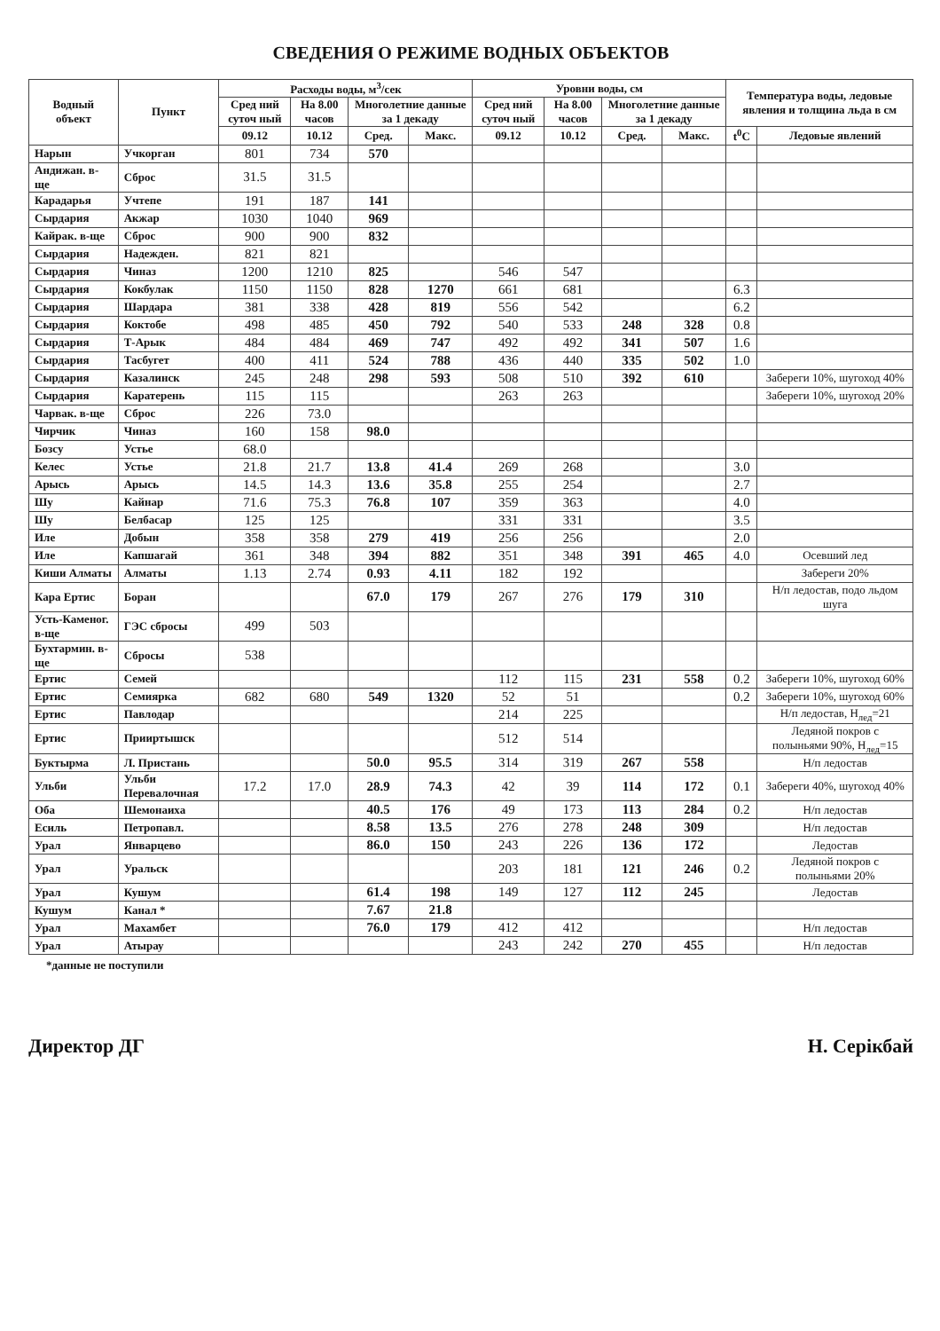СВЕДЕНИЯ О РЕЖИМЕ ВОДНЫХ ОБЪЕКТОВ
| Водный объект | Пункт | Расходы воды, м<sup>3</sup>/сек | | | | Уровни воды, см | | | | Температура воды, ледовые явления и толщина льда в см | |
| --- | --- | --- | --- | --- | --- | --- | --- | --- | --- | --- | --- |
| | | Сред ний суточ ный | На 8.00 часов | Многолетние данные за 1 декаду | | Сред ний суточ ный | На 8.00 часов | Многолетние данные за 1 декаду | | | |
| | | 09.12 | 10.12 | Сред. | Макс. | 09.12 | 10.12 | Сред. | Макс. | t<sup>0</sup>C | Ледовые явлений |
| Нарын | Учкорган | 801 | 734 | 570 | | | | | | | |
| Андижан. в-ще | Сброс | 31.5 | 31.5 | | | | | | | | |
| Карадарья | Учтепе | 191 | 187 | 141 | | | | | | | |
| Сырдария | Акжар | 1030 | 1040 | 969 | | | | | | | |
| Кайрак. в-ще | Сброс | 900 | 900 | 832 | | | | | | | |
| Сырдария | Надежден. | 821 | 821 | | | | | | | | |
| Сырдария | Чиназ | 1200 | 1210 | 825 | | 546 | 547 | | | | |
| Сырдария | Кокбулак | 1150 | 1150 | 828 | 1270 | 661 | 681 | | | 6.3 | |
| Сырдария | Шардара | 381 | 338 | 428 | 819 | 556 | 542 | | | 6.2 | |
| Сырдария | Коктобе | 498 | 485 | 450 | 792 | 540 | 533 | 248 | 328 | 0.8 | |
| Сырдария | Т-Арык | 484 | 484 | 469 | 747 | 492 | 492 | 341 | 507 | 1.6 | |
| Сырдария | Тасбугет | 400 | 411 | 524 | 788 | 436 | 440 | 335 | 502 | 1.0 | |
| Сырдария | Казалинск | 245 | 248 | 298 | 593 | 508 | 510 | 392 | 610 | | Забереги 10%, шугоход 40% |
| Сырдария | Каратерень | 115 | 115 | | | 263 | 263 | | | | Забереги 10%, шугоход 20% |
| Чарвак. в-ще | Сброс | 226 | 73.0 | | | | | | | | |
| Чирчик | Чиназ | 160 | 158 | 98.0 | | | | | | | |
| Бозсу | Устье | 68.0 | | | | | | | | | |
| Келес | Устье | 21.8 | 21.7 | 13.8 | 41.4 | 269 | 268 | | | 3.0 | |
| Арысь | Арысь | 14.5 | 14.3 | 13.6 | 35.8 | 255 | 254 | | | 2.7 | |
| Шу | Кайнар | 71.6 | 75.3 | 76.8 | 107 | 359 | 363 | | | 4.0 | |
| Шу | Белбасар | 125 | 125 | | | 331 | 331 | | | 3.5 | |
| Иле | Добын | 358 | 358 | 279 | 419 | 256 | 256 | | | 2.0 | |
| Иле | Капшагай | 361 | 348 | 394 | 882 | 351 | 348 | 391 | 465 | 4.0 | Осевший лед |
| Киши Алматы | Алматы | 1.13 | 2.74 | 0.93 | 4.11 | 182 | 192 | | | | Забереги 20% |
| Кара Ертис | Боран | | | 67.0 | 179 | 267 | 276 | 179 | 310 | | Н/п ледостав, подо льдом шуга |
| Усть-Каменог. в-ще | ГЭС сбросы | 499 | 503 | | | | | | | | |
| Бухтармин. в-ще | Сбросы | 538 | | | | | | | | | |
| Ертис | Семей | | | | | 112 | 115 | 231 | 558 | 0.2 | Забереги 10%, шугоход 60% |
| Ертис | Семиярка | 682 | 680 | 549 | 1320 | 52 | 51 | | | 0.2 | Забереги 10%, шугоход 60% |
| Ертис | Павлодар | | | | | 214 | 225 | | | | Н/п ледостав, H<sub>лед</sub>=21 |
| Ертис | Прииртышск | | | | | 512 | 514 | | | | Ледяной покров с полыньями 90%, H<sub>лед</sub>=15 |
| Буктырма | Л. Пристань | | | 50.0 | 95.5 | 314 | 319 | 267 | 558 | | Н/п ледостав |
| Ульби | Ульби Перевалочная | 17.2 | 17.0 | 28.9 | 74.3 | 42 | 39 | 114 | 172 | 0.1 | Забереги 40%, шугоход 40% |
| Оба | Шемонаиха | | | 40.5 | 176 | 49 | 173 | 113 | 284 | 0.2 | Н/п ледостав |
| Есиль | Петропавл. | | | 8.58 | 13.5 | 276 | 278 | 248 | 309 | | Н/п ледостав |
| Урал | Январцево | | | 86.0 | 150 | 243 | 226 | 136 | 172 | | Ледостав |
| Урал | Уральск | | | | | 203 | 181 | 121 | 246 | 0.2 | Ледяной покров с полыньями 20% |
| Урал | Кушум | | | 61.4 | 198 | 149 | 127 | 112 | 245 | | Ледостав |
| Кушум | Канал * | | | 7.67 | 21.8 | | | | | | |
| Урал | Махамбет | | | 76.0 | 179 | 412 | 412 | | | | Н/п ледостав |
| Урал | Атырау | | | | | 243 | 242 | 270 | 455 | | Н/п ледостав |
*данные не поступили
Директор ДГ Н. Серікбай